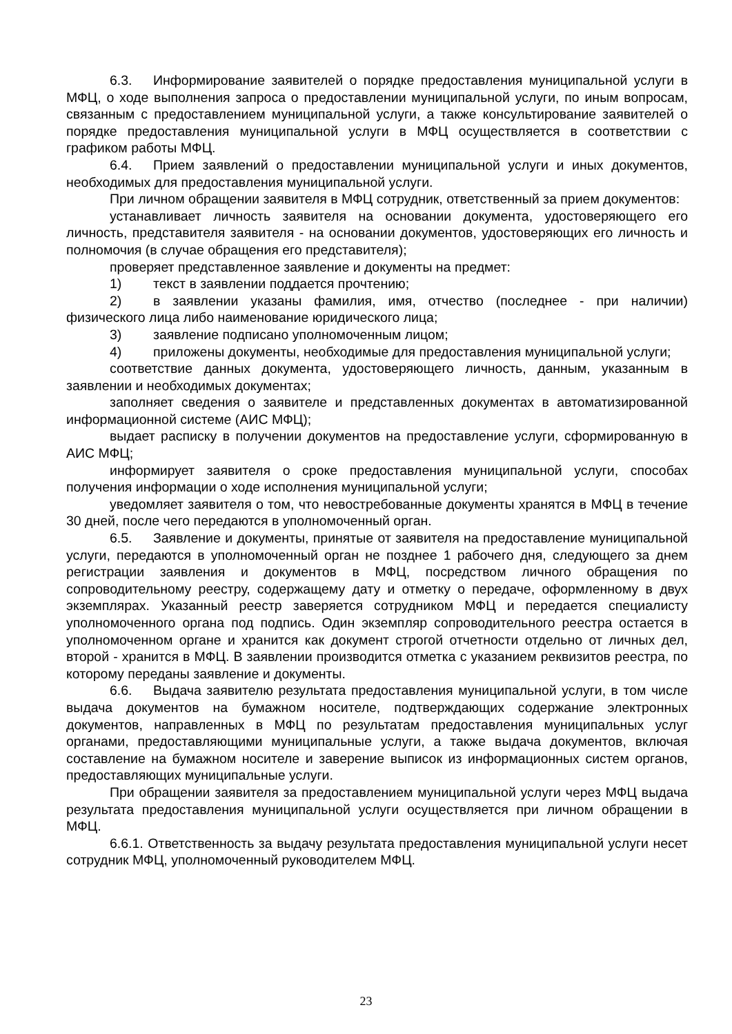6.3. Информирование заявителей о порядке предоставления муниципальной услуги в МФЦ, о ходе выполнения запроса о предоставлении муниципальной услуги, по иным вопросам, связанным с предоставлением муниципальной услуги, а также консультирование заявителей о порядке предоставления муниципальной услуги в МФЦ осуществляется в соответствии с графиком работы МФЦ.
6.4. Прием заявлений о предоставлении муниципальной услуги и иных документов, необходимых для предоставления муниципальной услуги.
При личном обращении заявителя в МФЦ сотрудник, ответственный за прием документов:
устанавливает личность заявителя на основании документа, удостоверяющего его личность, представителя заявителя - на основании документов, удостоверяющих его личность и полномочия (в случае обращения его представителя);
проверяет представленное заявление и документы на предмет:
1) текст в заявлении поддается прочтению;
2) в заявлении указаны фамилия, имя, отчество (последнее - при наличии) физического лица либо наименование юридического лица;
3) заявление подписано уполномоченным лицом;
4) приложены документы, необходимые для предоставления муниципальной услуги;
соответствие данных документа, удостоверяющего личность, данным, указанным в заявлении и необходимых документах;
заполняет сведения о заявителе и представленных документах в автоматизированной информационной системе (АИС МФЦ);
выдает расписку в получении документов на предоставление услуги, сформированную в АИС МФЦ;
информирует заявителя о сроке предоставления муниципальной услуги, способах получения информации о ходе исполнения муниципальной услуги;
уведомляет заявителя о том, что невостребованные документы хранятся в МФЦ в течение 30 дней, после чего передаются в уполномоченный орган.
6.5. Заявление и документы, принятые от заявителя на предоставление муниципальной услуги, передаются в уполномоченный орган не позднее 1 рабочего дня, следующего за днем регистрации заявления и документов в МФЦ, посредством личного обращения по сопроводительному реестру, содержащему дату и отметку о передаче, оформленному в двух экземплярах. Указанный реестр заверяется сотрудником МФЦ и передается специалисту уполномоченного органа под подпись. Один экземпляр сопроводительного реестра остается в уполномоченном органе и хранится как документ строгой отчетности отдельно от личных дел, второй - хранится в МФЦ. В заявлении производится отметка с указанием реквизитов реестра, по которому переданы заявление и документы.
6.6. Выдача заявителю результата предоставления муниципальной услуги, в том числе выдача документов на бумажном носителе, подтверждающих содержание электронных документов, направленных в МФЦ по результатам предоставления муниципальных услуг органами, предоставляющими муниципальные услуги, а также выдача документов, включая составление на бумажном носителе и заверение выписок из информационных систем органов, предоставляющих муниципальные услуги.
При обращении заявителя за предоставлением муниципальной услуги через МФЦ выдача результата предоставления муниципальной услуги осуществляется при личном обращении в МФЦ.
6.6.1. Ответственность за выдачу результата предоставления муниципальной услуги несет сотрудник МФЦ, уполномоченный руководителем МФЦ.
23